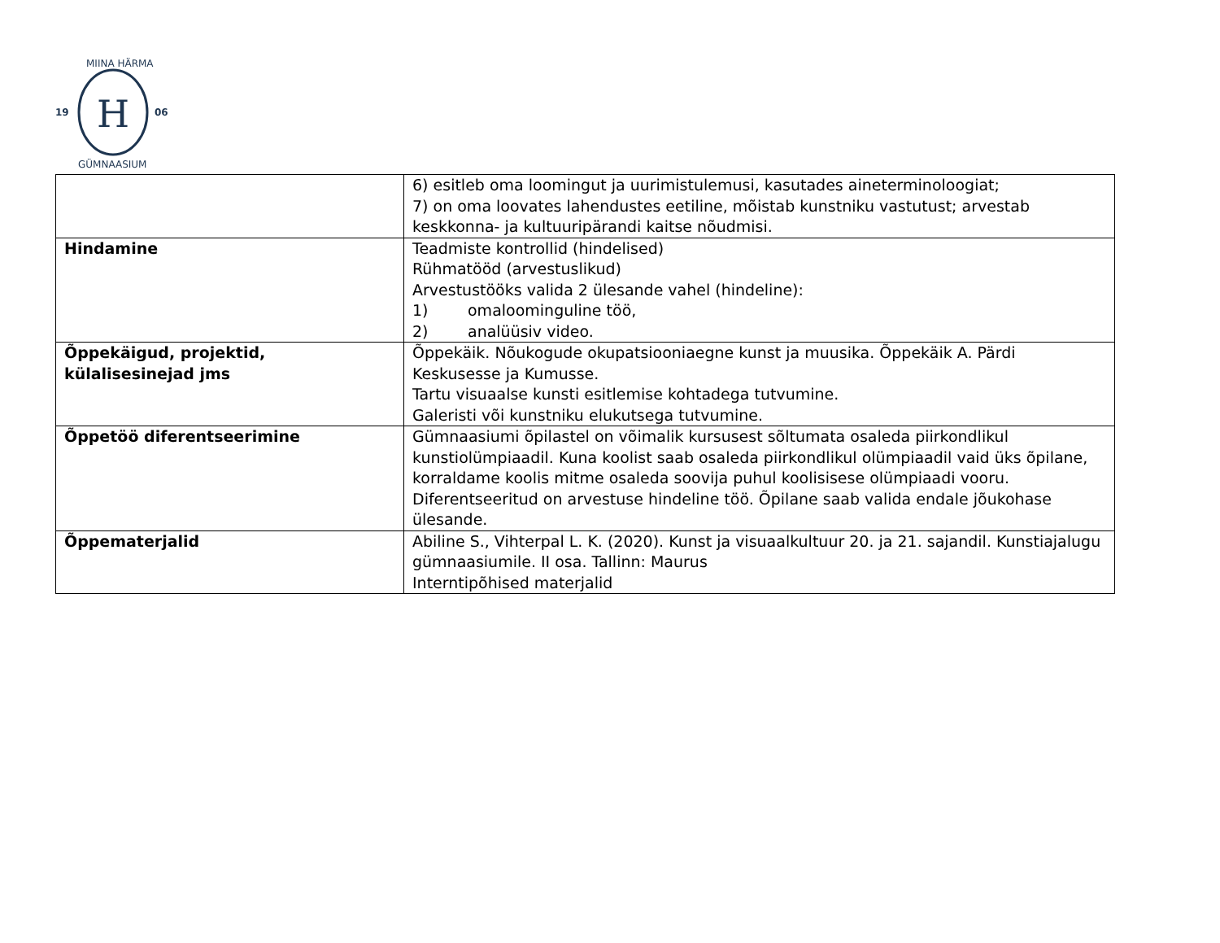H
19
06
MIINA HÄRMA
GÜMNAASIUM
| | 6) esitleb oma loomingut ja uurimistulemusi, kasutades aineterminoloogiat; 7) on oma loovates lahendustes eetiline, mõistab kunstniku vastutust; arvestab keskkonna- ja kultuuripärandi kaitse nõudmisi. |
| Hindamine | Teadmiste kontrollid (hindelised) Rühmatööd (arvestuslikud) Arvestustööks valida 2 ülesande vahel (hindeline): 1) omaloominguline töö, 2) analüüsiv video. |
| Õppekäigud, projektid, külalisesinejad jms | Õppekäik. Nõukogude okupatsiooniaegne kunst ja muusika. Õppekäik A. Pärdi Keskusesse ja Kumusse. Tartu visuaalse kunsti esitlemise kohtadega tutvumine. Galeristi või kunstniku elukutsega tutvumine. |
| Õppetöö diferentseerimine | Gümnaasiumi õpilastel on võimalik kursusest sõltumata osaleda piirkondlikul kunstiolümpiaadil. Kuna koolist saab osaleda piirkondlikul olümpiaadil vaid üks õpilane, korraldame koolis mitme osaleda soovija puhul koolisisese olümpiaadi vooru. Diferentseeritud on arvestuse hindeline töö. Õpilane saab valida endale jõukohase ülesande. |
| Õppematerjalid | Abiline S., Vihterpal L. K. (2020). Kunst ja visuaalkultuur 20. ja 21. sajandil. Kunstiajalugu gümnaasiumile. II osa. Tallinn: Maurus Interntipõhised materjalid |